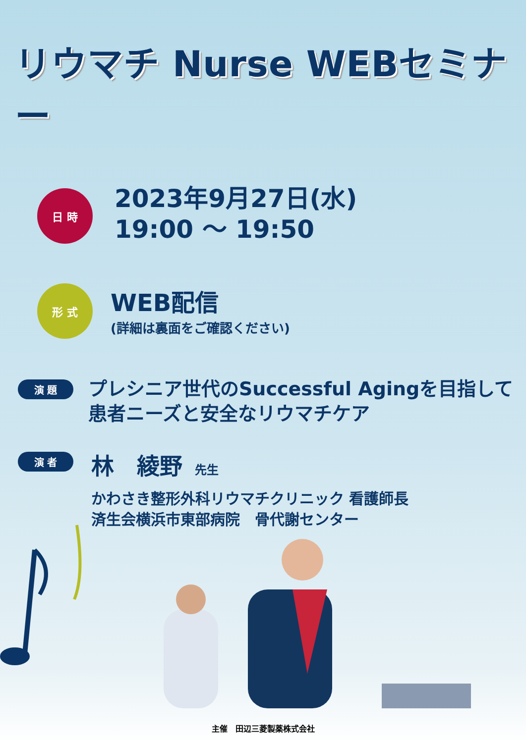リウマチ Nurse WEBセミナー
日 時
2023年9月27日(水)
19:00 ～ 19:50
形 式
WEB配信
(詳細は裏面をご確認ください)
演 題
プレシニア世代のSuccessful Agingを目指して
患者ニーズと安全なリウマチケア
演 者
林　綾野 先生
かわさき整形外科リウマチクリニック 看護師長
済生会横浜市東部病院　骨代謝センター
主催　田辺三菱製薬株式会社